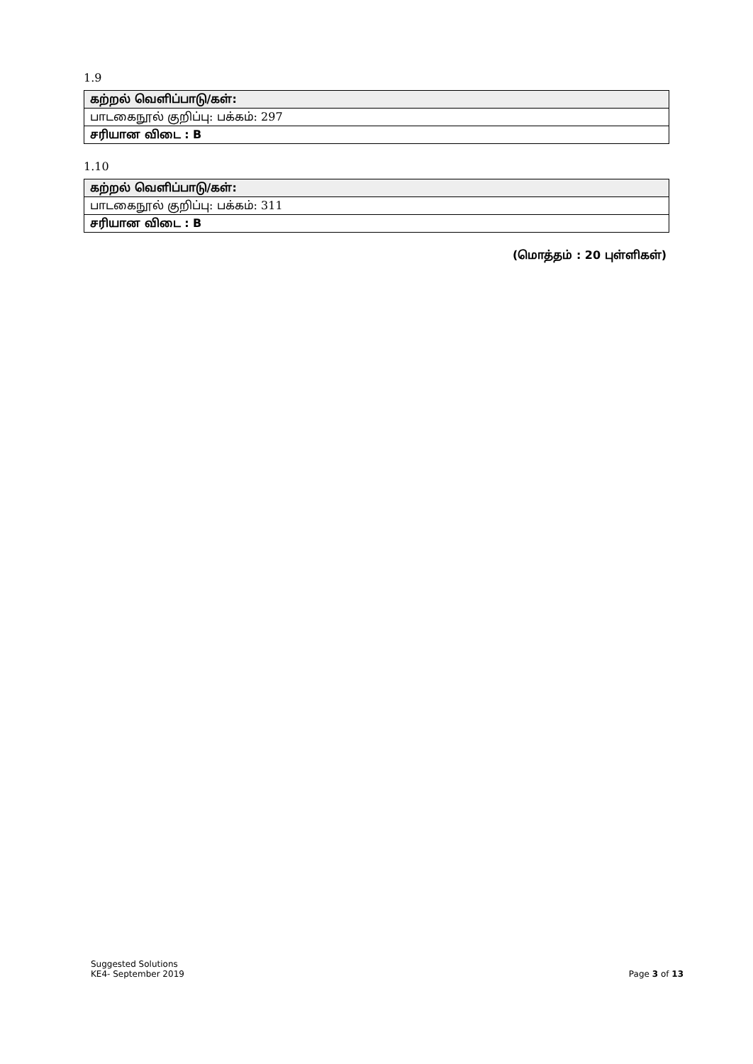1.9
| கற்றல் வெளிப்பாடு/கள்: |
| பாடகைநூல் குறிப்பு: பக்கம்: 297 |
| சரியான விடை : B |
1.10
| கற்றல் வெளிப்பாடு/கள்: |
| பாடகைநூல் குறிப்பு: பக்கம்: 311 |
| சரியான விடை : B |
(மொத்தம் : 20 புள்ளிகள்)
Suggested Solutions
KE4- September 2019
Page 3 of 13